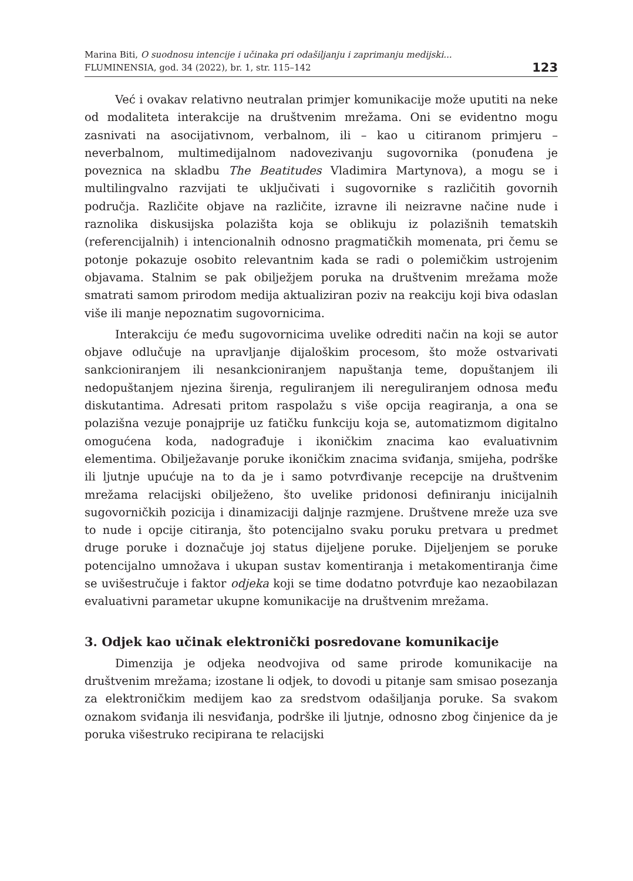Marina Biti, O suodnosu intencije i učinaka pri odašiljanju i zaprimanju medijski...
FLUMINENSIA, god. 34 (2022), br. 1, str. 115–142
123
Već i ovakav relativno neutralan primjer komunikacije može uputiti na neke od modaliteta interakcije na društvenim mrežama. Oni se evidentno mogu zasnivati na asocijativnom, verbalnom, ili – kao u citiranom primjeru – neverbalnom, multimedijalnom nadovezivanju sugovornika (ponuđena je poveznica na skladbu The Beatitudes Vladimira Martynova), a mogu se i multilingvalno razvijati te uključivati i sugovornike s različitih govornih područja. Različite objave na različite, izravne ili neizravne načine nude i raznolika diskusijska polazišta koja se oblikuju iz polazišnih tematskih (referencijalnih) i intencionalnih odnosno pragmatičkih momenata, pri čemu se potonje pokazuje osobito relevantnim kada se radi o polemičkim ustrojenim objavama. Stalnim se pak obilježjem poruka na društvenim mrežama može smatrati samom prirodom medija aktualiziran poziv na reakciju koji biva odaslan više ili manje nepoznatim sugovornicima.
Interakciju će među sugovornicima uvelike odrediti način na koji se autor objave odlučuje na upravljanje dijaloškim procesom, što može ostvarivati sankcioniranjem ili nesankcioniranjem napuštanja teme, dopuštanjem ili nedopuštanjem njezina širenja, reguliranjem ili nereguliranjem odnosa među diskutantima. Adresati pritom raspolažu s više opcija reagiranja, a ona se polazišna vezuje ponajprije uz fatičku funkciju koja se, automatizmom digitalno omogućena koda, nadograđuje i ikoničkim znacima kao evaluativnim elementima. Obilježavanje poruke ikoničkim znacima sviđanja, smijeha, podrške ili ljutnje upućuje na to da je i samo potvrđivanje recepcije na društvenim mrežama relacijski obilježeno, što uvelike pridonosi definiranju inicijalnih sugovorničkih pozicija i dinamizaciji daljnje razmjene. Društvene mreže uza sve to nude i opcije citiranja, što potencijalno svaku poruku pretvara u predmet druge poruke i doznačuje joj status dijeljene poruke. Dijeljenjem se poruke potencijalno umnožava i ukupan sustav komentiranja i metakomentiranja čime se uvišestručuje i faktor odjeka koji se time dodatno potvrđuje kao nezaobilazan evaluativni parametar ukupne komunikacije na društvenim mrežama.
3. Odjek kao učinak elektronički posredovane komunikacije
Dimenzija je odjeka neodvojiva od same prirode komunikacije na društvenim mrežama; izostane li odjek, to dovodi u pitanje sam smisao posezanja za elektroničkim medijem kao za sredstvom odašiljanja poruke. Sa svakom oznakom sviđanja ili nesviđanja, podrške ili ljutnje, odnosno zbog činjenice da je poruka višestruko recipirana te relacijski